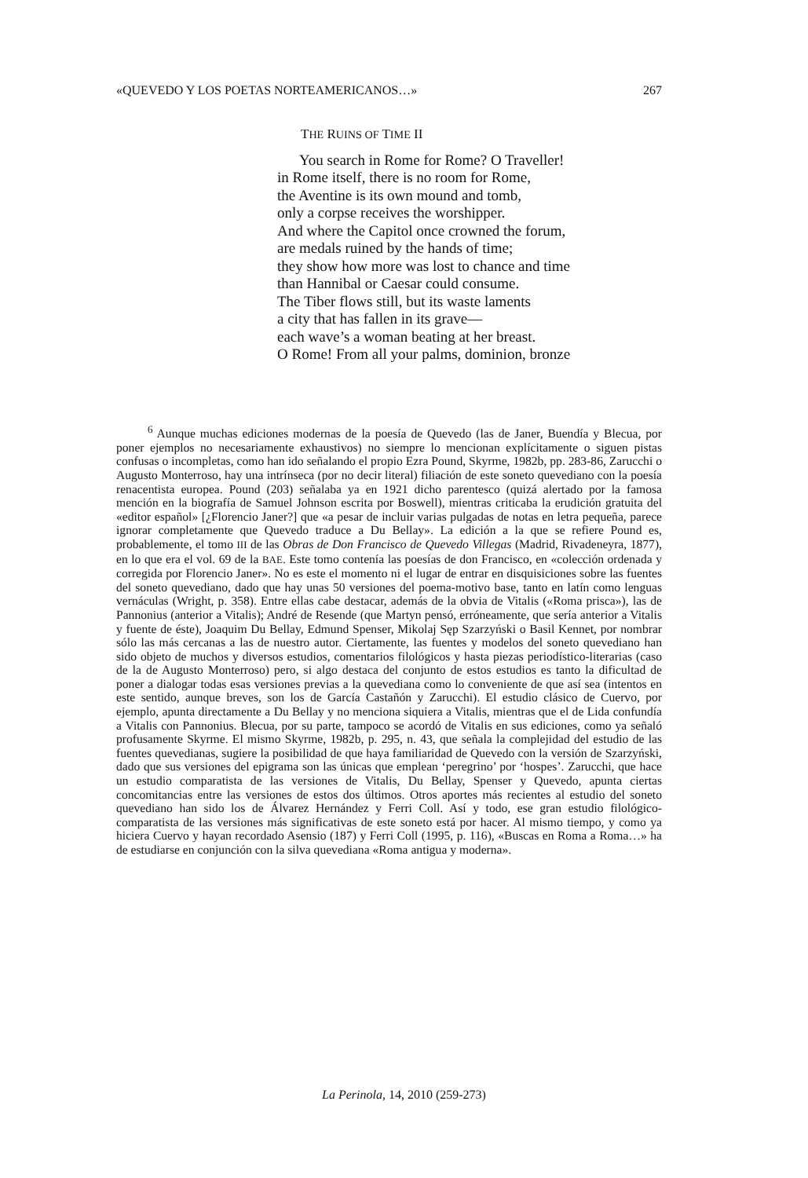«QUEVEDO Y LOS POETAS NORTEAMERICANOS…» 267
THE RUINS OF TIME II
You search in Rome for Rome? O Traveller!
in Rome itself, there is no room for Rome,
the Aventine is its own mound and tomb,
only a corpse receives the worshipper.
And where the Capitol once crowned the forum,
are medals ruined by the hands of time;
they show how more was lost to chance and time
than Hannibal or Caesar could consume.
The Tiber flows still, but its waste laments
a city that has fallen in its grave—
each wave’s a woman beating at her breast.
O Rome! From all your palms, dominion, bronze
<sup>6</sup> Aunque muchas ediciones modernas de la poesía de Quevedo (las de Janer, Buendía y Blecua, por poner ejemplos no necesariamente exhaustivos) no siempre lo mencionan explícitamente o siguen pistas confusas o incompletas, como han ido señalando el propio Ezra Pound, Skyrme, 1982b, pp. 283-86, Zarucchi o Augusto Monterroso, hay una intrínseca (por no decir literal) filiación de este soneto quevediano con la poesía renacentista europea. Pound (203) señalaba ya en 1921 dicho parentesco (quizá alertado por la famosa mención en la biografía de Samuel Johnson escrita por Boswell), mientras criticaba la erudición gratuita del «editor español» [¿Florencio Janer?] que «a pesar de incluir varias pulgadas de notas en letra pequeña, parece ignorar completamente que Quevedo traduce a Du Bellay». La edición a la que se refiere Pound es, probablemente, el tomo III de las Obras de Don Francisco de Quevedo Villegas (Madrid, Rivadeneyra, 1877), en lo que era el vol. 69 de la BAE. Este tomo contenía las poesías de don Francisco, en «colección ordenada y corregida por Florencio Janer». No es este el momento ni el lugar de entrar en disquisiciones sobre las fuentes del soneto quevediano, dado que hay unas 50 versiones del poema-motivo base, tanto en latín como lenguas vernáculas (Wright, p. 358). Entre ellas cabe destacar, además de la obvia de Vitalis («Roma prisca»), las de Pannonius (anterior a Vitalis); André de Resende (que Martyn pensó, erróneamente, que sería anterior a Vitalis y fuente de éste), Joaquim Du Bellay, Edmund Spenser, Mikolaj Sęp Szarzyński o Basil Kennet, por nombrar sólo las más cercanas a las de nuestro autor. Ciertamente, las fuentes y modelos del soneto quevediano han sido objeto de muchos y diversos estudios, comentarios filológicos y hasta piezas periodístico-literarias (caso de la de Augusto Monterroso) pero, si algo destaca del conjunto de estos estudios es tanto la dificultad de poner a dialogar todas esas versiones previas a la quevediana como lo conveniente de que así sea (intentos en este sentido, aunque breves, son los de García Castañón y Zarucchi). El estudio clásico de Cuervo, por ejemplo, apunta directamente a Du Bellay y no menciona siquiera a Vitalis, mientras que el de Lida confundía a Vitalis con Pannonius. Blecua, por su parte, tampoco se acordó de Vitalis en sus ediciones, como ya señaló profusamente Skyrme. El mismo Skyrme, 1982b, p. 295, n. 43, que señala la complejidad del estudio de las fuentes quevedianas, sugiere la posibilidad de que haya familiaridad de Quevedo con la versión de Szarzyński, dado que sus versiones del epigrama son las únicas que emplean ‘peregrino’ por ‘hospes’. Zarucchi, que hace un estudio comparatista de las versiones de Vitalis, Du Bellay, Spenser y Quevedo, apunta ciertas concomitancias entre las versiones de estos dos últimos. Otros aportes más recientes al estudio del soneto quevediano han sido los de Álvarez Hernández y Ferri Coll. Así y todo, ese gran estudio filológico-comparatista de las versiones más significativas de este soneto está por hacer. Al mismo tiempo, y como ya hiciera Cuervo y hayan recordado Asensio (187) y Ferri Coll (1995, p. 116), «Buscas en Roma a Roma…» ha de estudiarse en conjunción con la silva quevediana «Roma antigua y moderna».
La Perinola, 14, 2010 (259-273)